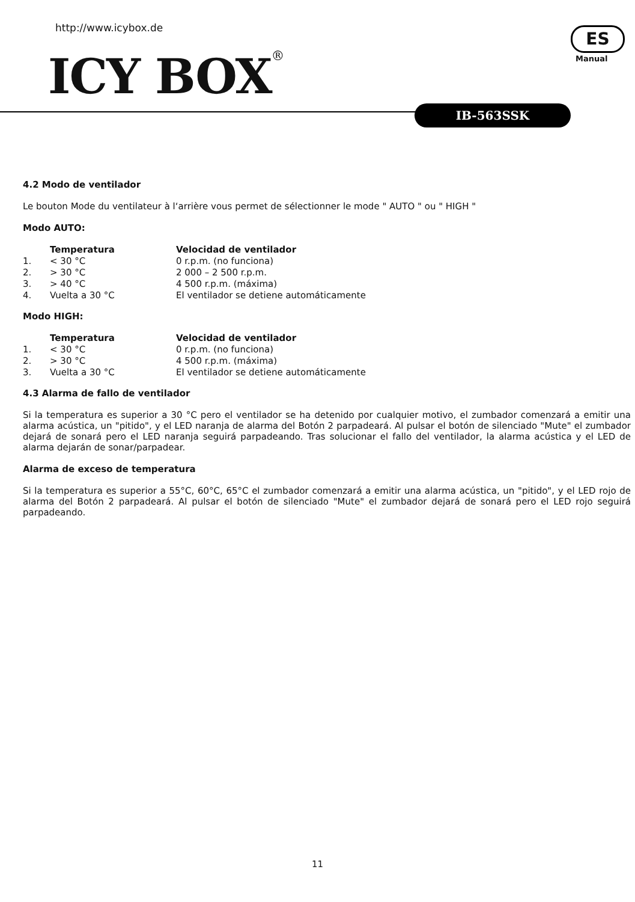http://www.icybox.de
ICY BOX<sup>®</sup>
ES
Manual
IB-563SSK
4.2 Modo de ventilador
Le bouton Mode du ventilateur à l‘arrière vous permet de sélectionner le mode " AUTO " ou " HIGH "
Modo AUTO:
| | Temperatura | Velocidad de ventilador |
| 1. | < 30 °C | 0 r.p.m. (no funciona) |
| 2. | > 30 °C | 2 000 – 2 500 r.p.m. |
| 3. | > 40 °C | 4 500 r.p.m. (máxima) |
| 4. | Vuelta a 30 °C | El ventilador se detiene automáticamente |
Modo HIGH:
| | Temperatura | Velocidad de ventilador |
| 1. | < 30 °C | 0 r.p.m. (no funciona) |
| 2. | > 30 °C | 4 500 r.p.m. (máxima) |
| 3. | Vuelta a 30 °C | El ventilador se detiene automáticamente |
4.3 Alarma de fallo de ventilador
Si la temperatura es superior a 30 °C pero el ventilador se ha detenido por cualquier motivo, el zumbador comenzará a emitir una alarma acústica, un "pitido", y el LED naranja de alarma del Botón 2 parpadeará. Al pulsar el botón de silenciado "Mute" el zumbador dejará de sonará pero el LED naranja seguirá parpadeando. Tras solucionar el fallo del ventilador, la alarma acústica y el LED de alarma dejarán de sonar/parpadear.
Alarma de exceso de temperatura
Si la temperatura es superior a 55°C, 60°C, 65°C el zumbador comenzará a emitir una alarma acústica, un "pitido", y el LED rojo de alarma del Botón 2 parpadeará. Al pulsar el botón de silenciado "Mute" el zumbador dejará de sonará pero el LED rojo seguirá parpadeando.
11